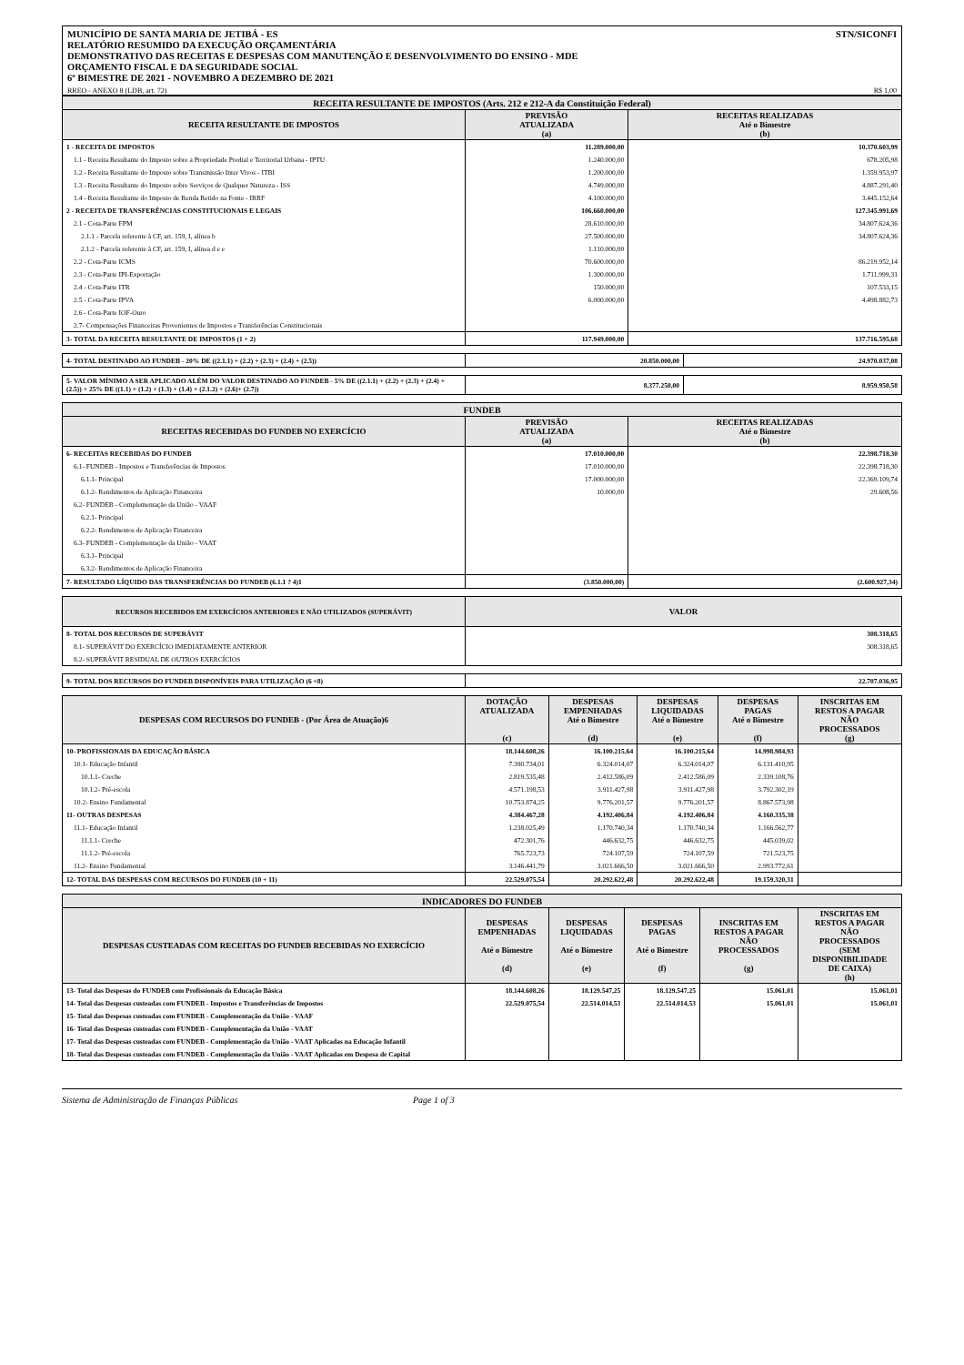MUNICÍPIO DE SANTA MARIA DE JETIBÁ - ES
RELATÓRIO RESUMIDO DA EXECUÇÃO ORÇAMENTÁRIA
DEMONSTRATIVO DAS RECEITAS E DESPESAS COM MANUTENÇÃO E DESENVOLVIMENTO DO ENSINO - MDE
ORÇAMENTO FISCAL E DA SEGURIDADE SOCIAL
6º BIMESTRE DE 2021 - NOVEMBRO A DEZEMBRO DE 2021
STN/SICONFI
RREO - ANEXO 8 (LDB, art. 72) R$ 1,00
| RECEITA RESULTANTE DE IMPOSTOS (Arts. 212 e 212-A da Constituição Federal) | | |
| --- | --- | --- |
| RECEITA RESULTANTE DE IMPOSTOS | PREVISÃO ATUALIZADA (a) | RECEITAS REALIZADAS Até o Bimestre (b) |
| 1 - RECEITA DE IMPOSTOS | 11.289.000,00 | 10.370.603,99 |
| 1.1 - Receita Resultante do Imposto sobre a Propriedade Predial e Territorial Urbana - IPTU | 1.240.000,00 | 678.205,98 |
| 1.2 - Receita Resultante do Imposto sobre Transmissão Inter Vivos - ITBI | 1.200.000,00 | 1.359.953,97 |
| 1.3 - Receita Resultante do Imposto sobre Serviços de Qualquer Natureza - ISS | 4.749.000,00 | 4.887.291,40 |
| 1.4 - Receita Resultante do Imposto de Renda Retido na Fonte - IRRF | 4.100.000,00 | 3.445.152,64 |
| 2 - RECEITA DE TRANSFERÊNCIAS CONSTITUCIONAIS E LEGAIS | 106.660.000,00 | 127.345.991,69 |
| 2.1 - Cota-Parte FPM | 28.610.000,00 | 34.807.624,36 |
| 2.1.1 - Parcela referente à CF, art. 159, I, alínea b | 27.500.000,00 | 34.807.624,36 |
| 2.1.2 - Parcela referente à CF, art. 159, I, alínea d e e | 1.110.000,00 | |
| 2.2 - Cota-Parte ICMS | 70.600.000,00 | 86.219.952,14 |
| 2.3 - Cota-Parte IPI-Exportação | 1.300.000,00 | 1.711.999,31 |
| 2.4 - Cota-Parte ITR | 150.000,00 | 107.533,15 |
| 2.5 - Cota-Parte IPVA | 6.000.000,00 | 4.498.882,73 |
| 2.6 - Cota-Parte IOF-Ouro | | |
| 2.7- Compensações Financeiras Provenientes de Impostos e Transferências Constitucionais | | |
| 3- TOTAL DA RECEITA RESULTANTE DE IMPOSTOS (1 + 2) | 117.949.000,00 | 137.716.595,68 |
| 4- TOTAL DESTINADO AO FUNDEB - 20% DE ((2.1.1) + (2.2) + (2.3) + (2.4) + (2.5)) | 20.850.000,00 | 24.970.037,08 |
| 5- VALOR MÍNIMO A SER APLICADO ALÉM DO VALOR DESTINADO AO FUNDEB - 5% DE ((2.1.1) + (2.2) + (2.3) + (2.4) + (2.5)) + 25% DE ((1.1) + (1.2) + (1.3) + (1.4) + (2.1.2) + (2.6)+ (2.7)) | 8.377.250,00 | 8.959.950,58 |
| FUNDEB | | |
| --- | --- | --- |
| RECEITAS RECEBIDAS DO FUNDEB NO EXERCÍCIO | PREVISÃO ATUALIZADA (a) | RECEITAS REALIZADAS Até o Bimestre (b) |
| 6- RECEITAS RECEBIDAS DO FUNDEB | 17.010.000,00 | 22.398.718,30 |
| 6.1- FUNDEB - Impostos e Transferências de Impostos | 17.010.000,00 | 22.398.718,30 |
| 6.1.1- Principal | 17.000.000,00 | 22.369.109,74 |
| 6.1.2- Rendimentos de Aplicação Financeira | 10.000,00 | 29.608,56 |
| 6.2- FUNDEB - Complementação da União - VAAF | | |
| 6.2.1- Principal | | |
| 6.2.2- Rendimentos de Aplicação Financeira | | |
| 6.3- FUNDEB - Complementação da União - VAAT | | |
| 6.3.1- Principal | | |
| 6.3.2- Rendimentos de Aplicação Financeira | | |
| 7- RESULTADO LÍQUIDO DAS TRANSFERÊNCIAS DO FUNDEB (6.1.1 ? 4)1 | (3.850.000,00) | (2.600.927,34) |
| RECURSOS RECEBIDOS EM EXERCÍCIOS ANTERIORES E NÃO UTILIZADOS (SUPERÁVIT) | VALOR |
| --- | --- |
| 8- TOTAL DOS RECURSOS DE SUPERÁVIT | 308.318,65 |
| 8.1- SUPERÁVIT DO EXERCÍCIO IMEDIATAMENTE ANTERIOR | 308.318,65 |
| 8.2- SUPERÁVIT RESIDUAL DE OUTROS EXERCÍCIOS | |
| 9- TOTAL DOS RECURSOS DO FUNDEB DISPONÍVEIS PARA UTILIZAÇÃO (6 +8) | 22.707.036,95 |
| DESPESAS COM RECURSOS DO FUNDEB - (Por Área de Atuação)6 | DOTAÇÃO ATUALIZADA (c) | DESPESAS EMPENHADAS Até o Bimestre (d) | DESPESAS LIQUIDADAS Até o Bimestre (e) | DESPESAS PAGAS Até o Bimestre (f) | INSCRITAS EM RESTOS A PAGAR NÃO PROCESSADOS (g) |
| --- | --- | --- | --- | --- | --- |
| 10- PROFISSIONAIS DA EDUCAÇÃO BÁSICA | 18.144.608,26 | 16.100.215,64 | 16.100.215,64 | 14.998.984,93 | |
| 10.1- Educação Infantil | 7.390.734,01 | 6.324.014,07 | 6.324.014,07 | 6.131.410,95 | |
| 10.1.1- Creche | 2.819.535,48 | 2.412.586,09 | 2.412.586,09 | 2.339.108,76 | |
| 10.1.2- Pré-escola | 4.571.198,53 | 3.911.427,98 | 3.911.427,98 | 3.792.302,19 | |
| 10.2- Ensino Fundamental | 10.753.874,25 | 9.776.201,57 | 9.776.201,57 | 8.867.573,98 | |
| 11- OUTRAS DESPESAS | 4.384.467,28 | 4.192.406,84 | 4.192.406,84 | 4.160.335,38 | |
| 11.1- Educação Infantil | 1.238.025,49 | 1.170.740,34 | 1.170.740,34 | 1.166.562,77 | |
| 11.1.1- Creche | 472.301,76 | 446.632,75 | 446.632,75 | 445.039,02 | |
| 11.1.2- Pré-escola | 765.723,73 | 724.107,59 | 724.107,59 | 721.523,75 | |
| 11.2- Ensino Fundamental | 3.146.441,79 | 3.021.666,50 | 3.021.666,50 | 2.993.772,61 | |
| 12- TOTAL DAS DESPESAS COM RECURSOS DO FUNDEB (10 + 11) | 22.529.075,54 | 20.292.622,48 | 20.292.622,48 | 19.159.320,31 | |
| INDICADORES DO FUNDEB | | | | | |
| --- | --- | --- | --- | --- | --- |
| DESPESAS CUSTEADAS COM RECEITAS DO FUNDEB RECEBIDAS NO EXERCÍCIO | DESPESAS EMPENHADAS Até o Bimestre (d) | DESPESAS LIQUIDADAS Até o Bimestre (e) | DESPESAS PAGAS Até o Bimestre (f) | INSCRITAS EM RESTOS A PAGAR NÃO PROCESSADOS (g) | INSCRITAS EM RESTOS A PAGAR NÃO PROCESSADOS (SEM DISPONIBILIDADE DE CAIXA) (h) |
| 13- Total das Despesas do FUNDEB com Profissionais da Educação Básica | 18.144.608,26 | 18.129.547,25 | 18.129.547,25 | 15.061,01 | 15.061,01 |
| 14- Total das Despesas custeadas com FUNDEB - Impostos e Transferências de Impostos | 22.529.075,54 | 22.514.014,53 | 22.514.014,53 | 15.061,01 | 15.061,01 |
| 15- Total das Despesas custeadas com FUNDEB - Complementação da União - VAAF | | | | | |
| 16- Total das Despesas custeadas com FUNDEB - Complementação da União - VAAT | | | | | |
| 17- Total das Despesas custeadas com FUNDEB - Complementação da União - VAAT Aplicadas na Educação Infantil | | | | | |
| 18- Total das Despesas custeadas com FUNDEB - Complementação da União - VAAT Aplicadas em Despesa de Capital | | | | | |
Sistema de Administração de Finanças Públicas Page 1 of 3